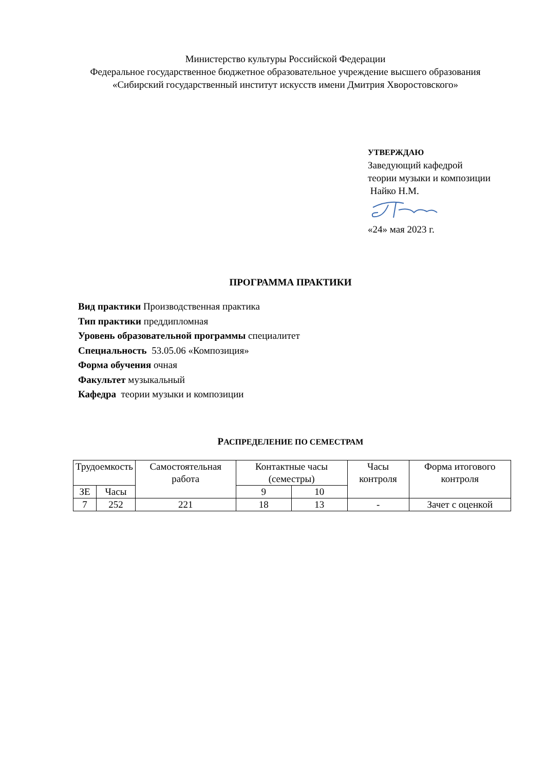Министерство культуры Российской Федерации
Федеральное государственное бюджетное образовательное учреждение высшего образования
«Сибирский государственный институт искусств имени Дмитрия Хворостовского»
УТВЕРЖДАЮ
Заведующий кафедрой
теории музыки и композиции
Найко Н.М.
«24» мая 2023 г.
ПРОГРАММА ПРАКТИКИ
Вид практики Производственная практика
Тип практики преддипломная
Уровень образовательной программы специалитет
Специальность 53.05.06 «Композиция»
Форма обучения очная
Факультет музыкальный
Кафедра теории музыки и композиции
РАСПРЕДЕЛЕНИЕ ПО СЕМЕСТРАМ
| Трудоемкость | | Самостоятельная работа | Контактные часы (семестры) | | Часы контроля | Форма итогового контроля |
| ЗЕ | Часы | | 9 | 10 | | |
| 7 | 252 | 221 | 18 | 13 | - | Зачет с оценкой |